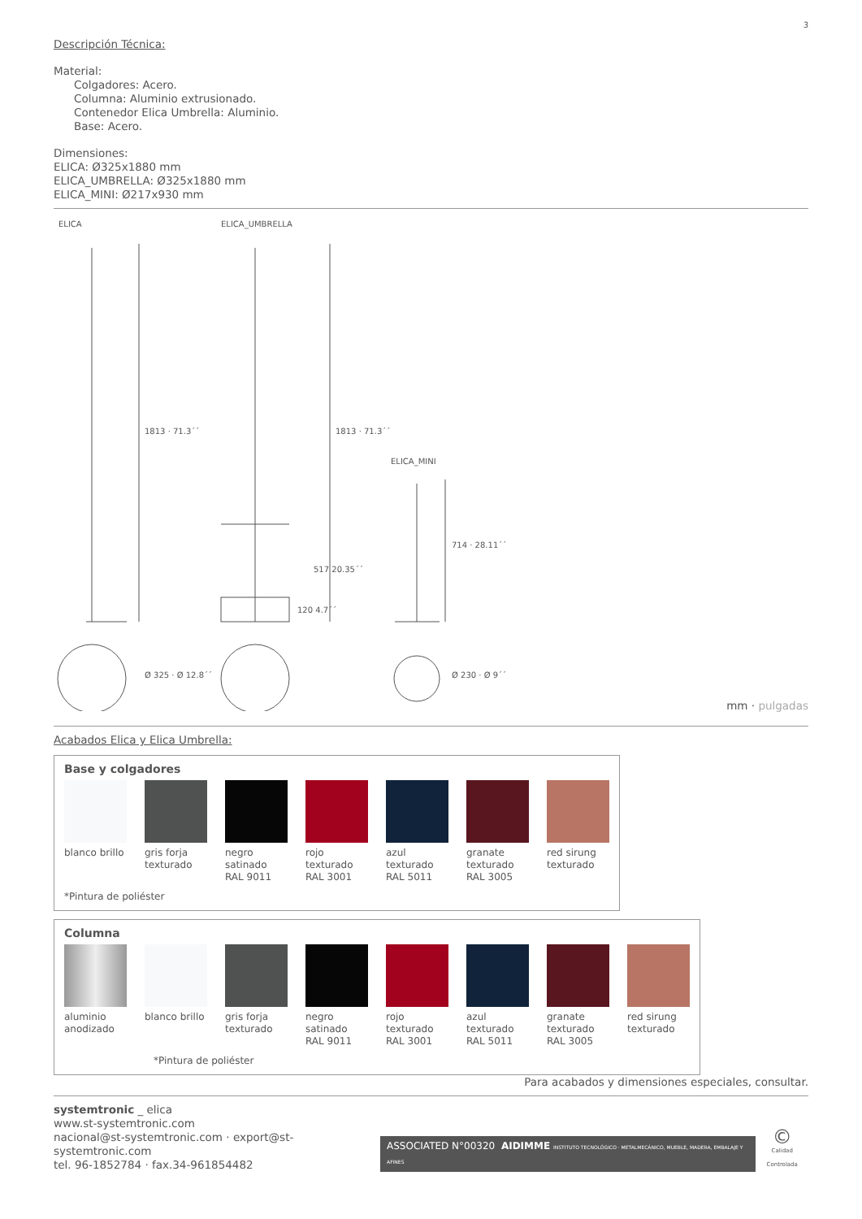3
Descripción Técnica:
Material:
Colgadores: Acero.
Columna: Aluminio extrusionado.
Contenedor Elica Umbrella: Aluminio.
Base: Acero.
Dimensiones:
ELICA: Ø325x1880 mm
ELICA_UMBRELLA: Ø325x1880 mm
ELICA_MINI: Ø217x930 mm
ELICA ELICA_UMBRELLA
ELICA_MINI
1813 · 71.3´´ 1813 · 71.3´´
517 20.35´´
120 4.7´´
714 · 28.11´´
Ø 325 · Ø 12.8´´ Ø 230 · Ø 9´´
mm · pulgadas
Acabados Elica y Elica Umbrella:
Base y colgadores
blanco brillo
gris forja texturado
negro satinado RAL 9011
rojo texturado RAL 3001
azul texturado RAL 5011
granate texturado RAL 3005
red sirung texturado
*Pintura de poliéster
Columna
aluminio anodizado
blanco brillo
gris forja texturado
negro satinado RAL 9011
rojo texturado RAL 3001
azul texturado RAL 5011
granate texturado RAL 3005
red sirung texturado
*Pintura de poliéster
Para acabados y dimensiones especiales, consultar.
systemtronic _ elica
www.st-systemtronic.com
nacional@st-systemtronic.com · export@st-systemtronic.com
tel. 96-1852784 · fax.34-961854482
ASSOCIATED N°00320 AIDIMME INSTITUTO TECNOLÓGICO · METALMECÁNICO, MUEBLE, MADERA, EMBALAJE Y AFINES
©
Calidad Controlada